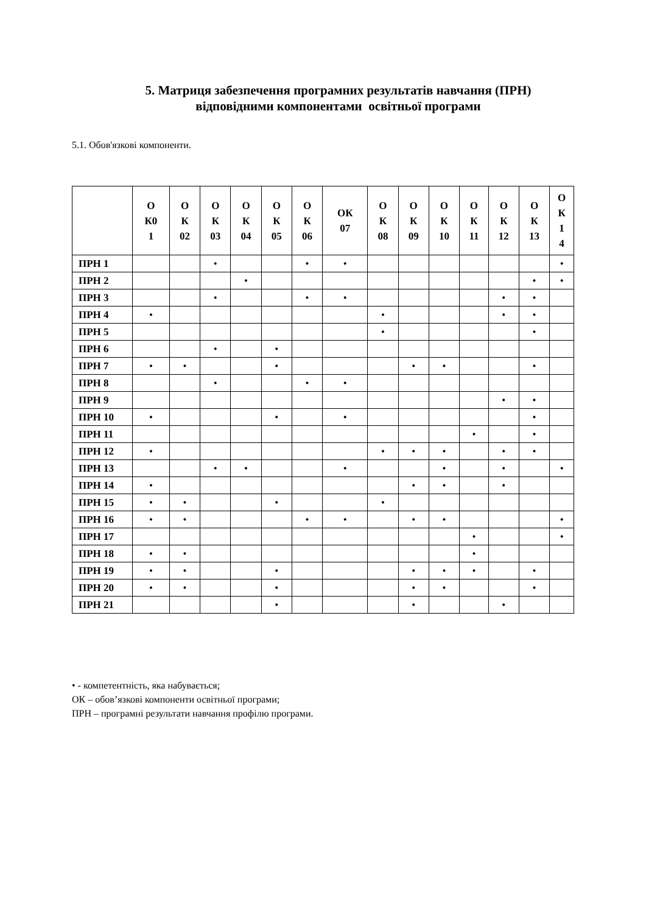5. Матриця забезпечення програмних результатів навчання (ПРН)
відповідними компонентами освітньої програми
5.1. Обов'язкові компоненти.
| | О К0 1 | О К 02 | О К 03 | О К 04 | О К 05 | О К 06 | ОК 07 | О К 08 | О К 09 | О К 10 | О К 11 | О К 12 | О К 13 | О К 1 4 |
| --- | --- | --- | --- | --- | --- | --- | --- | --- | --- | --- | --- | --- | --- | --- |
| ПРН 1 | | | • | | | • | • | | | | | | | • |
| ПРН 2 | | | | • | | | | | | | | | • | • |
| ПРН 3 | | | • | | | • | • | | | | | • | • | |
| ПРН 4 | • | | | | | | | • | | | | • | • | |
| ПРН 5 | | | | | | | | • | | | | | • | |
| ПРН 6 | | | • | | • | | | | | | | | | |
| ПРН 7 | • | • | | | • | | | | • | • | | | • | |
| ПРН 8 | | | • | | | • | • | | | | | | | |
| ПРН 9 | | | | | | | | | | | | • | • | |
| ПРН 10 | • | | | | • | | • | | | | | | • | |
| ПРН 11 | | | | | | | | | | | • | | • | |
| ПРН 12 | • | | | | | | | • | • | • | | • | • | |
| ПРН 13 | | | • | • | | | • | | | • | | • | | • |
| ПРН 14 | • | | | | | | | | • | • | | • | | |
| ПРН 15 | • | • | | | • | | | • | | | | | | |
| ПРН 16 | • | • | | | | • | • | | • | • | | | | • |
| ПРН 17 | | | | | | | | | | | • | | | • |
| ПРН 18 | • | • | | | | | | | | | • | | | |
| ПРН 19 | • | • | | | • | | | | • | • | • | | • | |
| ПРН 20 | • | • | | | • | | | | • | • | | | • | |
| ПРН 21 | | | | | • | | | | • | | | • | | |
• - компетентність, яка набувається;
ОК – обов’язкові компоненти освітньої програми;
ПРН – програмні результати навчання профілю програми.